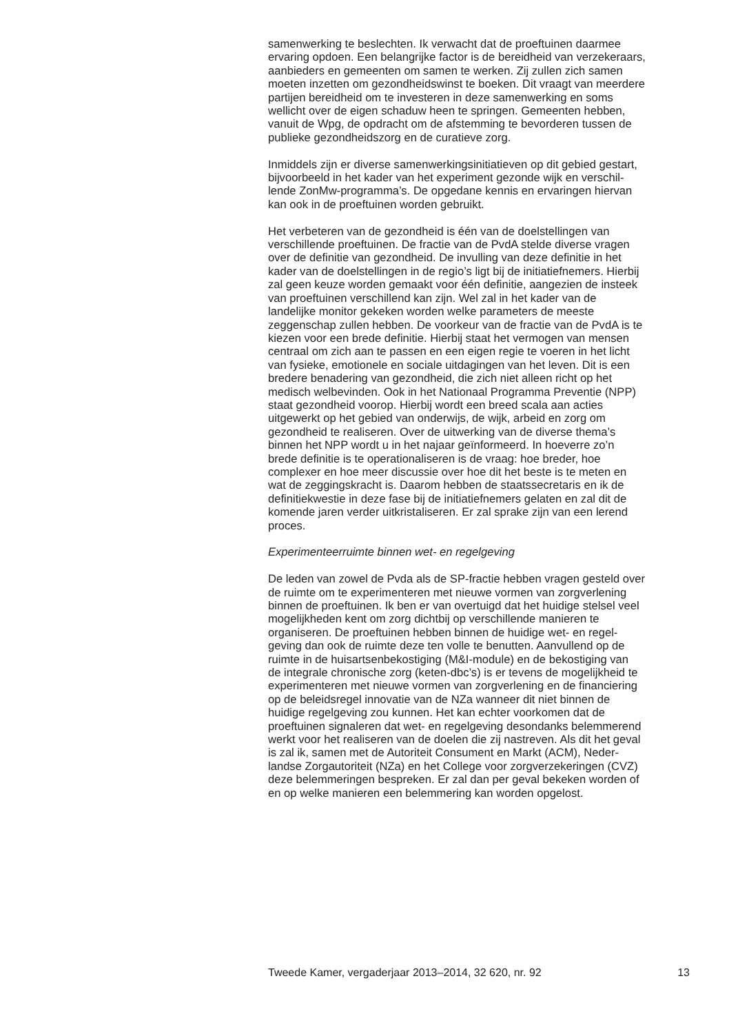samenwerking te beslechten. Ik verwacht dat de proeftuinen daarmee ervaring opdoen. Een belangrijke factor is de bereidheid van verzekeraars, aanbieders en gemeenten om samen te werken. Zij zullen zich samen moeten inzetten om gezondheidswinst te boeken. Dit vraagt van meerdere partijen bereidheid om te investeren in deze samenwerking en soms wellicht over de eigen schaduw heen te springen. Gemeenten hebben, vanuit de Wpg, de opdracht om de afstemming te bevorderen tussen de publieke gezondheidszorg en de curatieve zorg.
Inmiddels zijn er diverse samenwerkingsinitiatieven op dit gebied gestart, bijvoorbeeld in het kader van het experiment gezonde wijk en verschil- lende ZonMw-programma’s. De opgedane kennis en ervaringen hiervan kan ook in de proeftuinen worden gebruikt.
Het verbeteren van de gezondheid is één van de doelstellingen van verschillende proeftuinen. De fractie van de PvdA stelde diverse vragen over de definitie van gezondheid. De invulling van deze definitie in het kader van de doelstellingen in de regio’s ligt bij de initiatiefnemers. Hierbij zal geen keuze worden gemaakt voor één definitie, aangezien de insteek van proeftuinen verschillend kan zijn. Wel zal in het kader van de landelijke monitor gekeken worden welke parameters de meeste zeggenschap zullen hebben. De voorkeur van de fractie van de PvdA is te kiezen voor een brede definitie. Hierbij staat het vermogen van mensen centraal om zich aan te passen en een eigen regie te voeren in het licht van fysieke, emotionele en sociale uitdagingen van het leven. Dit is een bredere benadering van gezondheid, die zich niet alleen richt op het medisch welbevinden. Ook in het Nationaal Programma Preventie (NPP) staat gezondheid voorop. Hierbij wordt een breed scala aan acties uitgewerkt op het gebied van onderwijs, de wijk, arbeid en zorg om gezondheid te realiseren. Over de uitwerking van de diverse thema’s binnen het NPP wordt u in het najaar geïnformeerd. In hoeverre zo’n brede definitie is te operationaliseren is de vraag: hoe breder, hoe complexer en hoe meer discussie over hoe dit het beste is te meten en wat de zeggingskracht is. Daarom hebben de staatssecretaris en ik de definitiekwestie in deze fase bij de initiatiefnemers gelaten en zal dit de komende jaren verder uitkristaliseren. Er zal sprake zijn van een lerend proces.
Experimenteerruimte binnen wet- en regelgeving
De leden van zowel de Pvda als de SP-fractie hebben vragen gesteld over de ruimte om te experimenteren met nieuwe vormen van zorgverlening binnen de proeftuinen. Ik ben er van overtuigd dat het huidige stelsel veel mogelijkheden kent om zorg dichtbij op verschillende manieren te organiseren. De proeftuinen hebben binnen de huidige wet- en regel- geving dan ook de ruimte deze ten volle te benutten. Aanvullend op de ruimte in de huisartsenbekostiging (M&I-module) en de bekostiging van de integrale chronische zorg (keten-dbc’s) is er tevens de mogelijkheid te experimenteren met nieuwe vormen van zorgverlening en de financiering op de beleidsregel innovatie van de NZa wanneer dit niet binnen de huidige regelgeving zou kunnen. Het kan echter voorkomen dat de proeftuinen signaleren dat wet- en regelgeving desondanks belemmerend werkt voor het realiseren van de doelen die zij nastreven. Als dit het geval is zal ik, samen met de Autoriteit Consument en Markt (ACM), Neder- landse Zorgautoriteit (NZa) en het College voor zorgverzekeringen (CVZ) deze belemmeringen bespreken. Er zal dan per geval bekeken worden of en op welke manieren een belemmering kan worden opgelost.
Tweede Kamer, vergaderjaar 2013–2014, 32 620, nr. 92 13